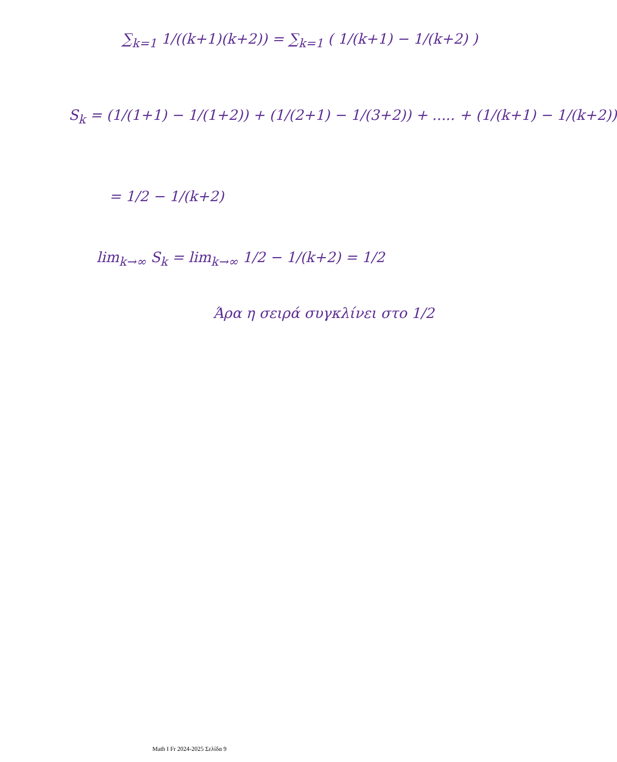∑<sub>k=1</sub> 1/((k+1)(k+2)) = ∑<sub>k=1</sub> ( 1/(k+1) − 1/(k+2) )
S<sub>k</sub> = (1/(1+1) − 1/(1+2)) + (1/(2+1) − 1/(3+2)) + ..... + (1/(k+1) − 1/(k+2))
= 1/2 − 1/(k+2)
lim<sub>k→∞</sub> S<sub>k</sub> = lim<sub>k→∞</sub> 1/2 − 1/(k+2) = 1/2
Άρα η σειρά συγκλίνει στο 1/2
Math I Fr 2024-2025 Σελίδα 9